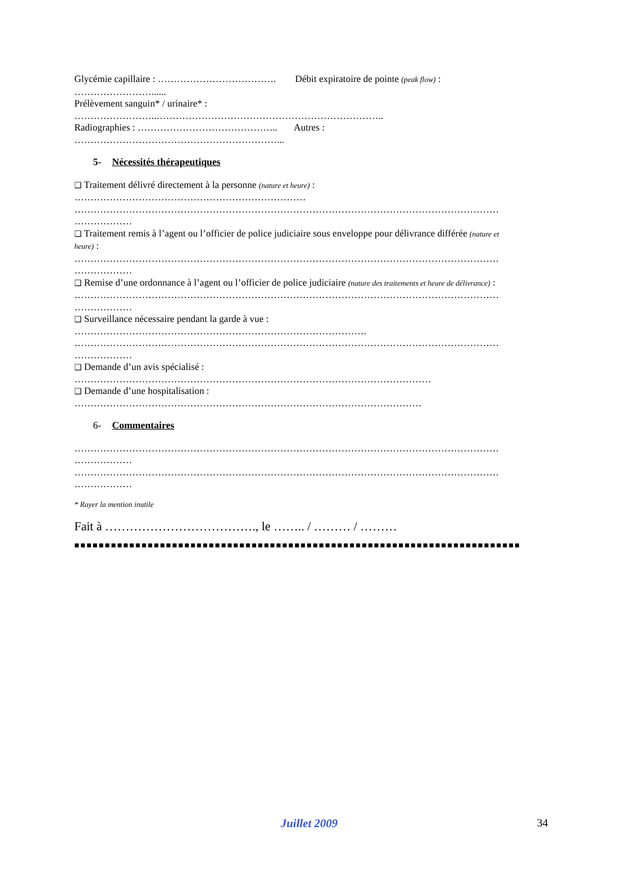Glycémie capillaire : ………………………………. Débit expiratoire de pointe (peak flow) :
……………………......
Prélèvement sanguin* / urinaire* :
……………………..……………………………………………………………..
Radiographies : …………………………………….. Autres :
………………………………………………………...
5- Nécessités thérapeutiques
❑ Traitement délivré directement à la personne (nature et heure) :
………………………………………………………………
……………………………………………………………………………………………………………………
………………
❑ Traitement remis à l’agent ou l’officier de police judiciaire sous enveloppe pour délivrance différée (nature et
heure) :
……………………………………………………………………………………………………………………
………………
❑ Remise d’une ordonnance à l’agent ou l’officier de police judiciaire (nature des traitements et heure de délivrance) :
……………………………………………………………………………………………………………………
………………
❑ Surveillance nécessaire pendant la garde à vue :
……………………………………………………………………………….
……………………………………………………………………………………………………………………
………………
❑ Demande d’un avis spécialisé :
…………………………………………………………………………………………………
❑ Demande d’une hospitalisation :
………………………………………………………………………………………………
6- Commentaires
……………………………………………………………………………………………………………………
………………
……………………………………………………………………………………………………………………
………………
* Rayer la mention inutile
Fait à ………………………………., le …….. / ……… / ………
■■■■■■■■■■■■■■■■■■■■■■■■■■■■■■■■■■■■■■■■■■■■■■■■■■■■■■■■■■■■■■■■■■■■■■■■■
Juillet 2009 34